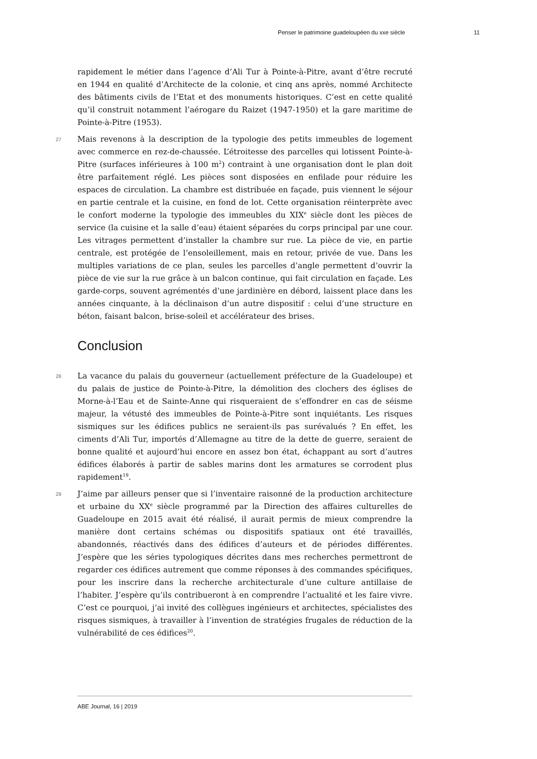Penser le patrimoine guadeloupéen du xxe siècle 11
rapidement le métier dans l’agence d’Ali Tur à Pointe-à-Pitre, avant d’être recruté en 1944 en qualité d’Architecte de la colonie, et cinq ans après, nommé Architecte des bâtiments civils de l’Etat et des monuments historiques. C’est en cette qualité qu’il construit notamment l’aérogare du Raizet (1947-1950) et la gare maritime de Pointe-à-Pitre (1953).
27 Mais revenons à la description de la typologie des petits immeubles de logement avec commerce en rez-de-chaussée. L’étroitesse des parcelles qui lotissent Pointe-à-Pitre (surfaces inférieures à 100 m<sup>2</sup>) contraint à une organisation dont le plan doit être parfaitement réglé. Les pièces sont disposées en enfilade pour réduire les espaces de circulation. La chambre est distribuée en façade, puis viennent le séjour en partie centrale et la cuisine, en fond de lot. Cette organisation réinterprète avec le confort moderne la typologie des immeubles du XIX<sup>e</sup> siècle dont les pièces de service (la cuisine et la salle d’eau) étaient séparées du corps principal par une cour. Les vitrages permettent d’installer la chambre sur rue. La pièce de vie, en partie centrale, est protégée de l’ensoleillement, mais en retour, privée de vue. Dans les multiples variations de ce plan, seules les parcelles d’angle permettent d’ouvrir la pièce de vie sur la rue grâce à un balcon continue, qui fait circulation en façade. Les garde-corps, souvent agrémentés d’une jardinière en débord, laissent place dans les années cinquante, à la déclinaison d’un autre dispositif : celui d’une structure en béton, faisant balcon, brise-soleil et accélérateur des brises.
Conclusion
28 La vacance du palais du gouverneur (actuellement préfecture de la Guadeloupe) et du palais de justice de Pointe-à-Pitre, la démolition des clochers des églises de Morne-à-l’Eau et de Sainte-Anne qui risqueraient de s’effondrer en cas de séisme majeur, la vétusté des immeubles de Pointe-à-Pitre sont inquiétants. Les risques sismiques sur les édifices publics ne seraient-ils pas surévalués ? En effet, les ciments d’Ali Tur, importés d’Allemagne au titre de la dette de guerre, seraient de bonne qualité et aujourd’hui encore en assez bon état, échappant au sort d’autres édifices élaborés à partir de sables marins dont les armatures se corrodent plus rapidement<sup>19</sup>.
29 J’aime par ailleurs penser que si l’inventaire raisonné de la production architecture et urbaine du XX<sup>e</sup> siècle programmé par la Direction des affaires culturelles de Guadeloupe en 2015 avait été réalisé, il aurait permis de mieux comprendre la manière dont certains schémas ou dispositifs spatiaux ont été travaillés, abandonnés, réactivés dans des édifices d’auteurs et de périodes différentes. J’espère que les séries typologiques décrites dans mes recherches permettront de regarder ces édifices autrement que comme réponses à des commandes spécifiques, pour les inscrire dans la recherche architecturale d’une culture antillaise de l’habiter. J’espère qu’ils contribueront à en comprendre l’actualité et les faire vivre. C’est ce pourquoi, j’ai invité des collègues ingénieurs et architectes, spécialistes des risques sismiques, à travailler à l’invention de stratégies frugales de réduction de la vulnérabilité de ces édifices<sup>20</sup>.
ABE Journal, 16 | 2019